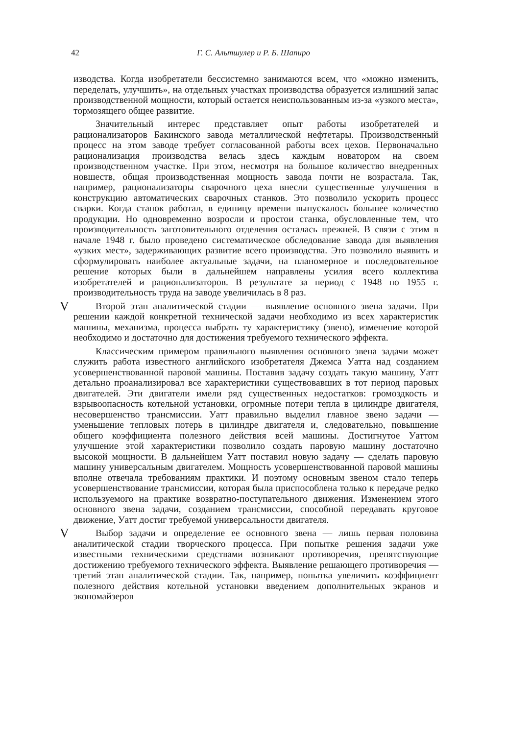42 Г. С. Альтшулер и Р. Б. Шапиро
изводства. Когда изобретатели бессистемно занимаются всем, что «можно изменить, переделать, улучшить», на отдельных участках производства образуется излишний запас производственной мощности, который остается неиспользованным из-за «узкого места», тормозящего общее развитие.
Значительный интерес представляет опыт работы изобретателей и рационализаторов Бакинского завода металлической нефтетары. Производственный процесс на этом заводе требует согласованной работы всех цехов. Первоначально рационализация производства велась здесь каждым новатором на своем производственном участке. При этом, несмотря на большое количество внедренных новшеств, общая производственная мощность завода почти не возрастала. Так, например, рационализаторы сварочного цеха внесли существенные улучшения в конструкцию автоматических сварочных станков. Это позволило ускорить процесс сварки. Когда станок работал, в единицу времени выпускалось большее количество продукции. Но одновременно возросли и простои станка, обусловленные тем, что производительность заготовительного отделения осталась прежней. В связи с этим в начале 1948 г. было проведено систематическое обследование завода для выявления «узких мест», задерживающих развитие всего производства. Это позволило выявить и сформулировать наиболее актуальные задачи, на планомерное и последовательное решение которых были в дальнейшем направлены усилия всего коллектива изобретателей и рационализаторов. В результате за период с 1948 по 1955 г. производительность труда на заводе увеличилась в 8 раз.
V Второй этап аналитической стадии — выявление основного звена задачи. При решении каждой конкретной технической задачи необходимо из всех характеристик машины, механизма, процесса выбрать ту характеристику (звено), изменение которой необходимо и достаточно для достижения требуемого технического эффекта.
Классическим примером правильного выявления основного звена задачи может служить работа известного английского изобретателя Джемса Уатта над созданием усовершенствованной паровой машины. Поставив задачу создать такую машину, Уатт детально проанализировал все характеристики существовавших в тот период паровых двигателей. Эти двигатели имели ряд существенных недостатков: громоздкость и взрывоопасность котельной установки, огромные потери тепла в цилиндре двигателя, несовершенство трансмиссии. Уатт правильно выделил главное звено задачи — уменьшение тепловых потерь в цилиндре двигателя и, следовательно, повышение общего коэффициента полезного действия всей машины. Достигнутое Уаттом улучшение этой характеристики позволило создать паровую машину достаточно высокой мощности. В дальнейшем Уатт поставил новую задачу — сделать паровую машину универсальным двигателем. Мощность усовершенствованной паровой машины вполне отвечала требованиям практики. И поэтому основным звеном стало теперь усовершенствование трансмиссии, которая была приспособлена только к передаче редко используемого на практике возвратно-поступательного движения. Изменением этого основного звена задачи, созданием трансмиссии, способной передавать круговое движение, Уатт достиг требуемой универсальности двигателя.
V Выбор задачи и определение ее основного звена — лишь первая половина аналитической стадии творческого процесса. При попытке решения задачи уже известными техническими средствами возникают противоречия, препятствующие достижению требуемого технического эффекта. Выявление решающего противоречия — третий этап аналитической стадии. Так, например, попытка увеличить коэффициент полезного действия котельной установки введением дополнительных экранов и экономайзеров